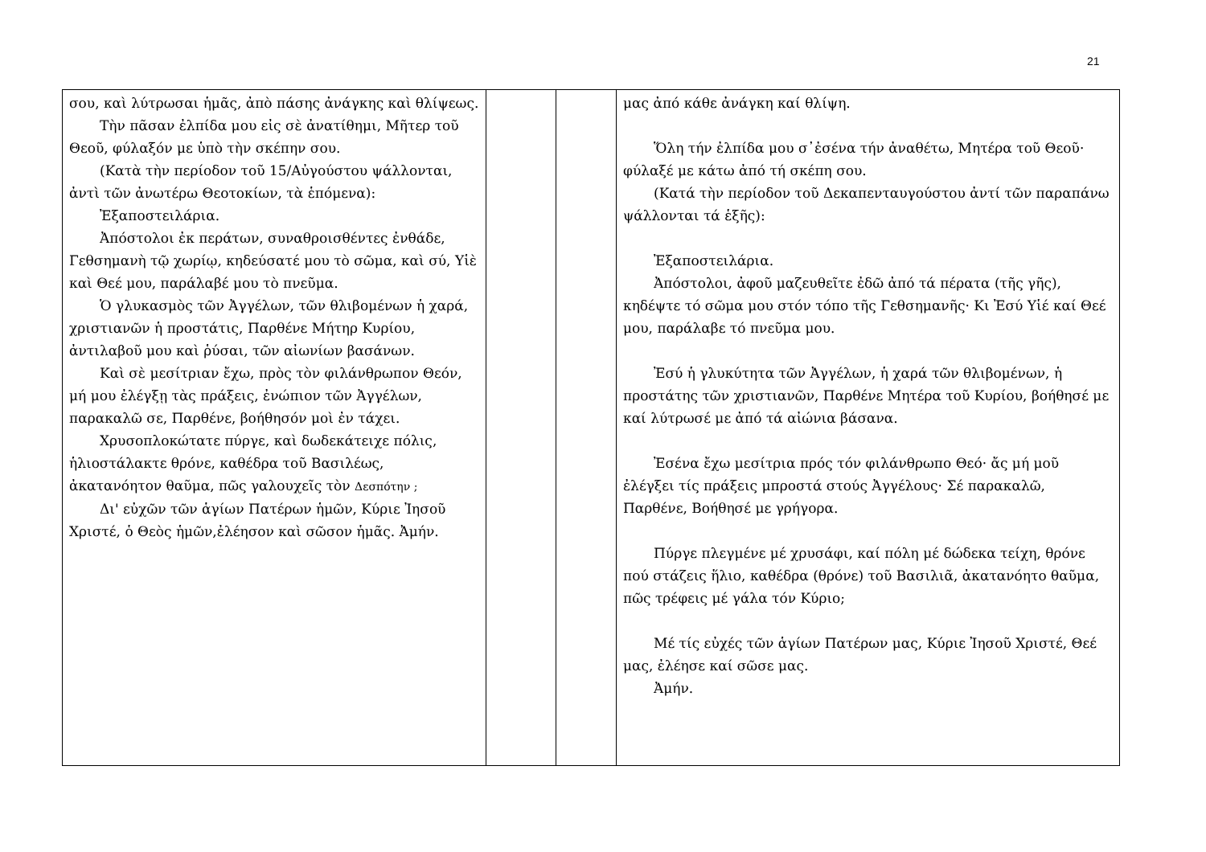21
| σου, καὶ λύτρωσαι ἡμᾶς, ἀπὸ πάσης ἀνάγκης καὶ θλίψεως. Τὴν πᾶσαν ἐλπίδα μου εἰς σὲ ἀνατίθημι, Μῆτερ τοῦ Θεοῦ, φύλαξόν με ὑπὸ τὴν σκέπην σου. (Κατὰ τὴν περίοδον τοῦ 15/Αὐγούστου ψάλλονται, ἀντὶ τῶν ἀνωτέρω Θεοτοκίων, τὰ ἑπόμενα): Ἐξαποστειλάρια. Ἀπόστολοι ἐκ περάτων, συναθροισθέντες ἐνθάδε, Γεθσημανὴ τῷ χωρίῳ, κηδεύσατέ μου τὸ σῶμα, καὶ σύ, Υἱὲ καὶ Θεέ μου, παράλαβέ μου τὸ πνεῦμα. Ὁ γλυκασμὸς τῶν Ἀγγέλων, τῶν θλιβομένων ἡ χαρά, χριστιανῶν ἡ προστάτις, Παρθένε Μήτηρ Κυρίου, ἀντιλαβοῦ μου καὶ ῥύσαι, τῶν αἰωνίων βασάνων. Καὶ σὲ μεσίτριαν ἔχω, πρὸς τὸν φιλάνθρωπον Θεόν, μή μου ἐλέγξῃ τὰς πράξεις, ἐνώπιον τῶν Ἀγγέλων, παρακαλῶ σε, Παρθένε, βοήθησόν μοὶ ἐν τάχει. Χρυσοπλοκώτατε πύργε, καὶ δωδεκάτειχε πόλις, ἡλιοστάλακτε θρόνε, καθέδρα τοῦ Βασιλέως, ἀκατανόητον θαῦμα, πῶς γαλουχεῖς τὸν Δεσπότην ; Δι' εὐχῶν τῶν ἁγίων Πατέρων ἡμῶν, Κύριε Ἰησοῦ Χριστέ, ὁ Θεὸς ἡμῶν,ἐλέησον καὶ σῶσον ἡμᾶς. Ἀμήν. | | | μας ἀπό κάθε ἀνάγκη καί θλίψη. Ὅλη τήν ἐλπίδα μου σ᾽ἐσένα τήν ἀναθέτω, Μητέρα τοῦ Θεοῦ· φύλαξέ με κάτω ἀπό τή σκέπη σου. (Κατά τὴν περίοδον τοῦ Δεκαπενταυγούστου ἀντί τῶν παραπάνω ψάλλονται τά ἑξῆς): Ἐξαποστειλάρια. Ἀπόστολοι, ἀφοῦ μαζευθεῖτε ἐδῶ ἀπό τά πέρατα (τῆς γῆς), κηδέψτε τό σῶμα μου στόν τόπο τῆς Γεθσημανῆς· Κι Ἐσύ Υἱέ καί Θεέ μου, παράλαβε τό πνεῦμα μου. Ἐσύ ἡ γλυκύτητα τῶν Ἀγγέλων, ἡ χαρά τῶν θλιβομένων, ἡ προστάτης τῶν χριστιανῶν, Παρθένε Μητέρα τοῦ Κυρίου, βοήθησέ με καί λύτρωσέ με ἀπό τά αἰώνια βάσανα. Ἐσένα ἔχω μεσίτρια πρός τόν φιλάνθρωπο Θεό· ἄς μή μοῦ ἐλέγξει τίς πράξεις μπροστά στούς Ἀγγέλους· Σέ παρακαλῶ, Παρθένε, Βοήθησέ με γρήγορα. Πύργε πλεγμένε μέ χρυσάφι, καί πόλη μέ δώδεκα τείχη, θρόνε πού στάζεις ἥλιο, καθέδρα (θρόνε) τοῦ Βασιλιᾶ, ἀκατανόητο θαῦμα, πῶς τρέφεις μέ γάλα τόν Κύριο; Μέ τίς εὐχές τῶν ἁγίων Πατέρων μας, Κύριε Ἰησοῦ Χριστέ, Θεέ μας, ἐλέησε καί σῶσε μας. Ἀμήν. |